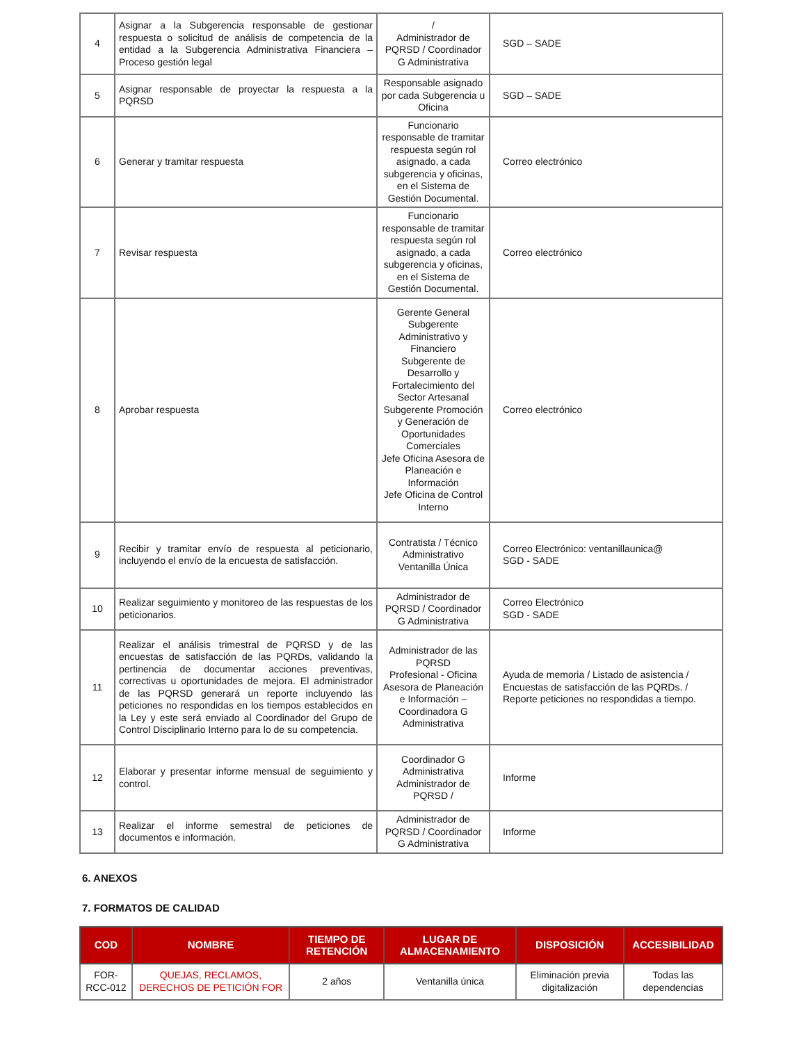| 4 | Asignar a la Subgerencia responsable de gestionar respuesta o solicitud de análisis de competencia de la entidad a la Subgerencia Administrativa Financiera – Proceso gestión legal | / Administrador de PQRSD / Coordinador G Administrativa | SGD – SADE |
| 5 | Asignar responsable de proyectar la respuesta a la PQRSD | Responsable asignado por cada Subgerencia u Oficina | SGD – SADE |
| 6 | Generar y tramitar respuesta | Funcionario responsable de tramitar respuesta según rol asignado, a cada subgerencia y oficinas, en el Sistema de Gestión Documental. | Correo electrónico |
| 7 | Revisar respuesta | Funcionario responsable de tramitar respuesta según rol asignado, a cada subgerencia y oficinas, en el Sistema de Gestión Documental. | Correo electrónico |
| 8 | Aprobar respuesta | Gerente General Subgerente Administrativo y Financiero Subgerente de Desarrollo y Fortalecimiento del Sector Artesanal Subgerente Promoción y Generación de Oportunidades Comerciales Jefe Oficina Asesora de Planeación e Información Jefe Oficina de Control Interno | Correo electrónico |
| 9 | Recibir y tramitar envío de respuesta al peticionario, incluyendo el envío de la encuesta de satisfacción. | Contratista / Técnico Administrativo Ventanilla Única | Correo Electrónico: ventanillaunica@ SGD - SADE |
| 10 | Realizar seguimiento y monitoreo de las respuestas de los peticionarios. | Administrador de PQRSD / Coordinador G Administrativa | Correo Electrónico SGD - SADE |
| 11 | Realizar el análisis trimestral de PQRSD y de las encuestas de satisfacción de las PQRDs, validando la pertinencia de documentar acciones preventivas, correctivas u oportunidades de mejora. El administrador de las PQRSD generará un reporte incluyendo las peticiones no respondidas en los tiempos establecidos en la Ley y este será enviado al Coordinador del Grupo de Control Disciplinario Interno para lo de su competencia. | Administrador de las PQRSD Profesional - Oficina Asesora de Planeación e Información – Coordinadora G Administrativa | Ayuda de memoria / Listado de asistencia / Encuestas de satisfacción de las PQRDs. / Reporte peticiones no respondidas a tiempo. |
| 12 | Elaborar y presentar informe mensual de seguimiento y control. | Coordinador G Administrativa Administrador de PQRSD / | Informe |
| 13 | Realizar el informe semestral de peticiones de documentos e información. | Administrador de PQRSD / Coordinador G Administrativa | Informe |
6. ANEXOS
7. FORMATOS DE CALIDAD
| COD | NOMBRE | TIEMPO DE RETENCIÓN | LUGAR DE ALMACENAMIENTO | DISPOSICIÓN | ACCESIBILIDAD |
| --- | --- | --- | --- | --- | --- |
| FOR-RCC-012 | QUEJAS, RECLAMOS, DERECHOS DE PETICIÓN FOR | 2 años | Ventanilla única | Eliminación previa digitalización | Todas las dependencias |